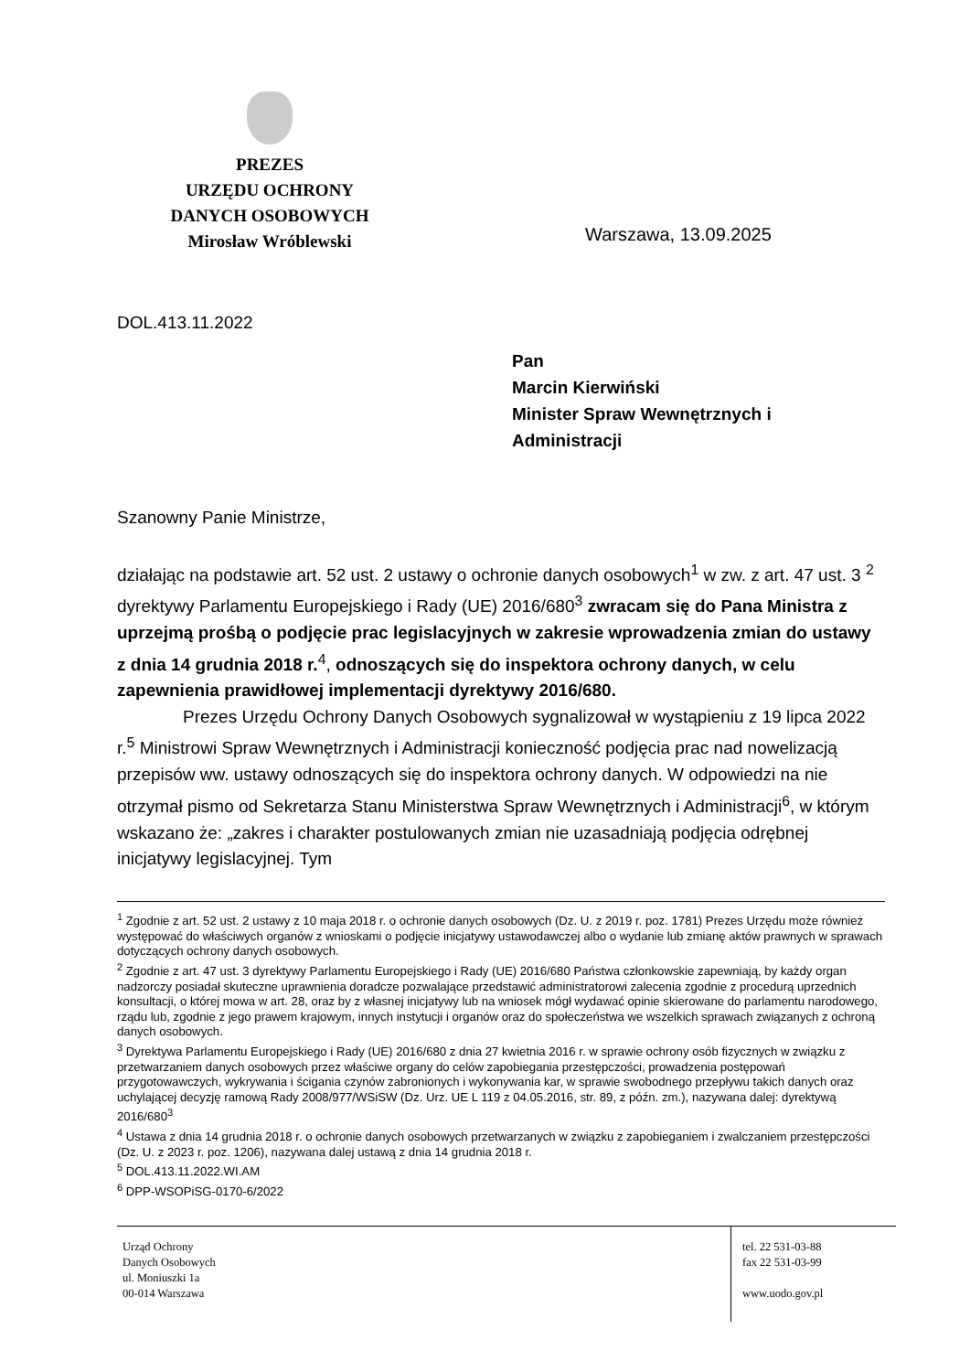PREZES
URZĘDU OCHRONY
DANYCH OSOBOWYCH
Mirosław Wróblewski
Warszawa, 13.09.2025
DOL.413.11.2022
Pan
Marcin Kierwiński
Minister Spraw Wewnętrznych i
Administracji
Szanowny Panie Ministrze,
działając na podstawie art. 52 ust. 2 ustawy o ochronie danych osobowych<sup>1</sup> w zw. z art. 47 ust. 3 <sup>2</sup> dyrektywy Parlamentu Europejskiego i Rady (UE) 2016/680<sup>3</sup> zwracam się do Pana Ministra z uprzejmą prośbą o podjęcie prac legislacyjnych w zakresie wprowadzenia zmian do ustawy z dnia 14 grudnia 2018 r.<sup>4</sup>, odnoszących się do inspektora ochrony danych, w celu zapewnienia prawidłowej implementacji dyrektywy 2016/680.
Prezes Urzędu Ochrony Danych Osobowych sygnalizował w wystąpieniu z 19 lipca 2022 r.<sup>5</sup> Ministrowi Spraw Wewnętrznych i Administracji konieczność podjęcia prac nad nowelizacją przepisów ww. ustawy odnoszących się do inspektora ochrony danych. W odpowiedzi na nie otrzymał pismo od Sekretarza Stanu Ministerstwa Spraw Wewnętrznych i Administracji<sup>6</sup>, w którym wskazano że: „zakres i charakter postulowanych zmian nie uzasadniają podjęcia odrębnej inicjatywy legislacyjnej. Tym
<sup>1</sup> Zgodnie z art. 52 ust. 2 ustawy z 10 maja 2018 r. o ochronie danych osobowych (Dz. U. z 2019 r. poz. 1781) Prezes Urzędu może również występować do właściwych organów z wnioskami o podjęcie inicjatywy ustawodawczej albo o wydanie lub zmianę aktów prawnych w sprawach dotyczących ochrony danych osobowych.
<sup>2</sup> Zgodnie z art. 47 ust. 3 dyrektywy Parlamentu Europejskiego i Rady (UE) 2016/680 Państwa członkowskie zapewniają, by każdy organ nadzorczy posiadał skuteczne uprawnienia doradcze pozwalające przedstawić administratorowi zalecenia zgodnie z procedurą uprzednich konsultacji, o której mowa w art. 28, oraz by z własnej inicjatywy lub na wniosek mógł wydawać opinie skierowane do parlamentu narodowego, rządu lub, zgodnie z jego prawem krajowym, innych instytucji i organów oraz do społeczeństwa we wszelkich sprawach związanych z ochroną danych osobowych.
<sup>3</sup> Dyrektywa Parlamentu Europejskiego i Rady (UE) 2016/680 z dnia 27 kwietnia 2016 r. w sprawie ochrony osób fizycznych w związku z przetwarzaniem danych osobowych przez właściwe organy do celów zapobiegania przestępczości, prowadzenia postępowań przygotowawczych, wykrywania i ścigania czynów zabronionych i wykonywania kar, w sprawie swobodnego przepływu takich danych oraz uchylającej decyzję ramową Rady 2008/977/WSiSW (Dz. Urz. UE L 119 z 04.05.2016, str. 89, z późn. zm.), nazywana dalej: dyrektywą 2016/680<sup>3</sup>
<sup>4</sup> Ustawa z dnia 14 grudnia 2018 r. o ochronie danych osobowych przetwarzanych w związku z zapobieganiem i zwalczaniem przestępczości (Dz. U. z 2023 r. poz. 1206), nazywana dalej ustawą z dnia 14 grudnia 2018 r.
<sup>5</sup> DOL.413.11.2022.WI.AM
<sup>6</sup> DPP-WSOPiSG-0170-6/2022
Urząd Ochrony
Danych Osobowych
ul. Moniuszki 1a
00-014 Warszawa
tel. 22 531-03-88
fax 22 531-03-99
www.uodo.gov.pl